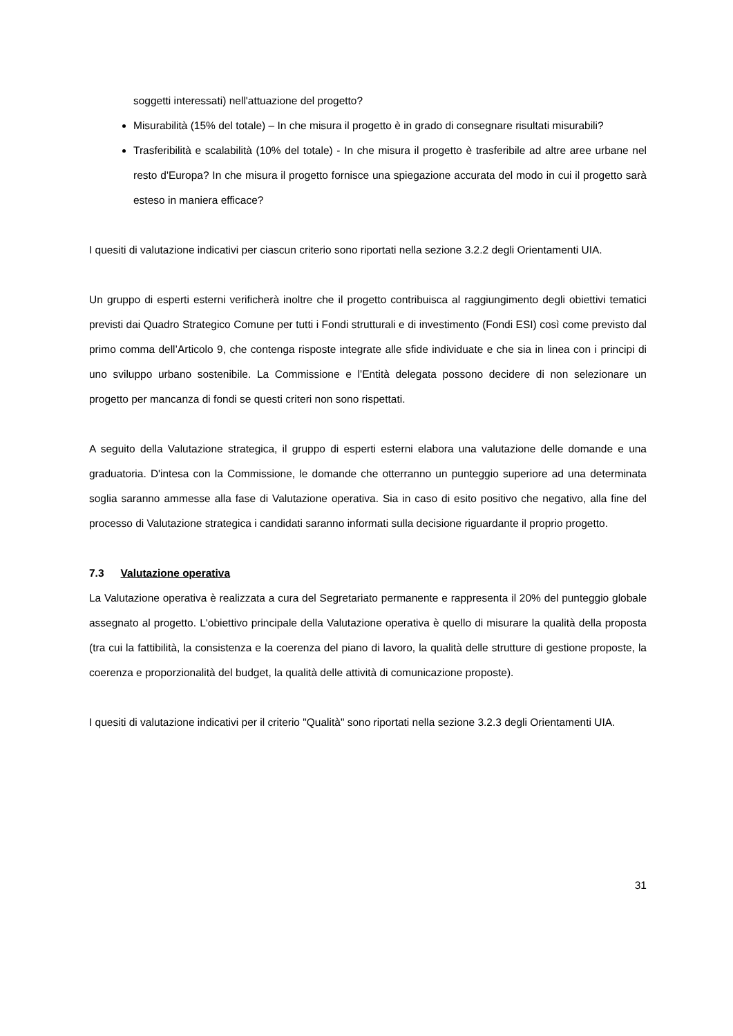soggetti interessati) nell'attuazione del progetto?
Misurabilità (15% del totale) – In che misura il progetto è in grado di consegnare risultati misurabili?
Trasferibilità e scalabilità (10% del totale) - In che misura il progetto è trasferibile ad altre aree urbane nel resto d'Europa? In che misura il progetto fornisce una spiegazione accurata del modo in cui il progetto sarà esteso in maniera efficace?
I quesiti di valutazione indicativi per ciascun criterio sono riportati nella sezione 3.2.2 degli Orientamenti UIA.
Un gruppo di esperti esterni verificherà inoltre che il progetto contribuisca al raggiungimento degli obiettivi tematici previsti dai Quadro Strategico Comune per tutti i Fondi strutturali e di investimento (Fondi ESI) così come previsto dal primo comma dell’Articolo 9, che contenga risposte integrate alle sfide individuate e che sia in linea con i principi di uno sviluppo urbano sostenibile. La Commissione e l’Entità delegata possono decidere di non selezionare un progetto per mancanza di fondi se questi criteri non sono rispettati.
A seguito della Valutazione strategica, il gruppo di esperti esterni elabora una valutazione delle domande e una graduatoria. D'intesa con la Commissione, le domande che otterranno un punteggio superiore ad una determinata soglia saranno ammesse alla fase di Valutazione operativa. Sia in caso di esito positivo che negativo, alla fine del processo di Valutazione strategica i candidati saranno informati sulla decisione riguardante il proprio progetto.
7.3 Valutazione operativa
La Valutazione operativa è realizzata a cura del Segretariato permanente e rappresenta il 20% del punteggio globale assegnato al progetto. L'obiettivo principale della Valutazione operativa è quello di misurare la qualità della proposta (tra cui la fattibilità, la consistenza e la coerenza del piano di lavoro, la qualità delle strutture di gestione proposte, la coerenza e proporzionalità del budget, la qualità delle attività di comunicazione proposte).
I quesiti di valutazione indicativi per il criterio "Qualità" sono riportati nella sezione 3.2.3 degli Orientamenti UIA.
31